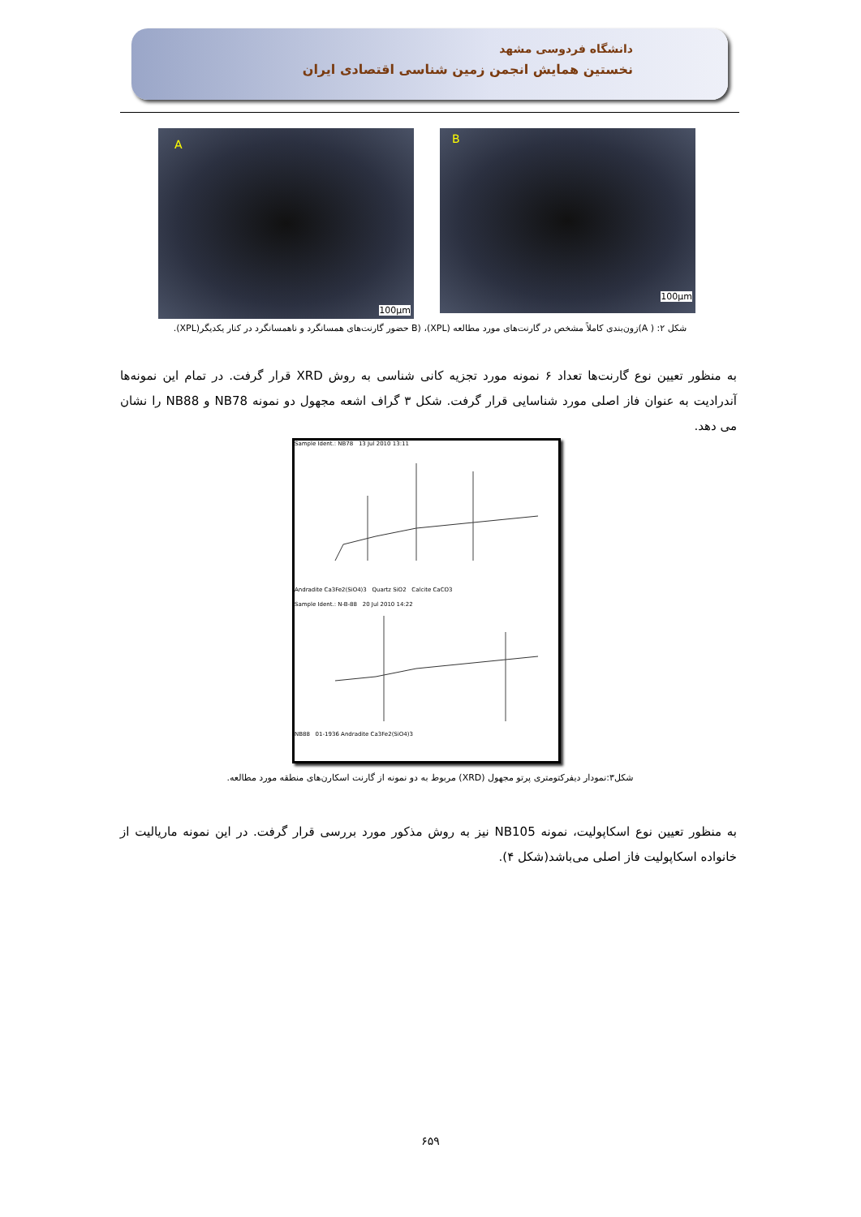دانشگاه فردوسی مشهد
نخستین همایش انجمن زمین شناسی اقتصادی ایران
A
100μm
B
100μm
شکل ۲: ( A)زون‌بندی کاملاً مشخص در گارنت‌های مورد مطالعه (XPL)، (B حضور گارنت‌های همسانگرد و ناهمسانگرد در کنار یکدیگر(XPL).
به منظور تعیین نوع گارنت‌ها تعداد ۶ نمونه مورد تجزیه کانی شناسی به روش XRD قرار گرفت. در تمام این نمونه‌ها آندرادیت به عنوان فاز اصلی مورد شناسایی قرار گرفت. شکل ۳ گراف اشعه مجهول دو نمونه NB78 و NB88 را نشان می دهد.
Sample Ident.: NB78 13 Jul 2010 13:11
Andradite Ca3Fe2(SiO4)3 Quartz SiO2 Calcite CaCO3
Sample Ident.: N-B-88 20 Jul 2010 14:22
NB88 01-1936 Andradite Ca3Fe2(SiO4)3
شکل۳:نمودار دیفرکتومتری پرتو مجهول (XRD) مربوط به دو نمونه از گارنت اسکارن‌های منطقه مورد مطالعه.
به منظور تعیین نوع اسکاپولیت، نمونه NB105 نیز به روش مذکور مورد بررسی قرار گرفت. در این نمونه ماریالیت از خانواده اسکاپولیت فاز اصلی می‌باشد(شکل ۴).
۶۵۹